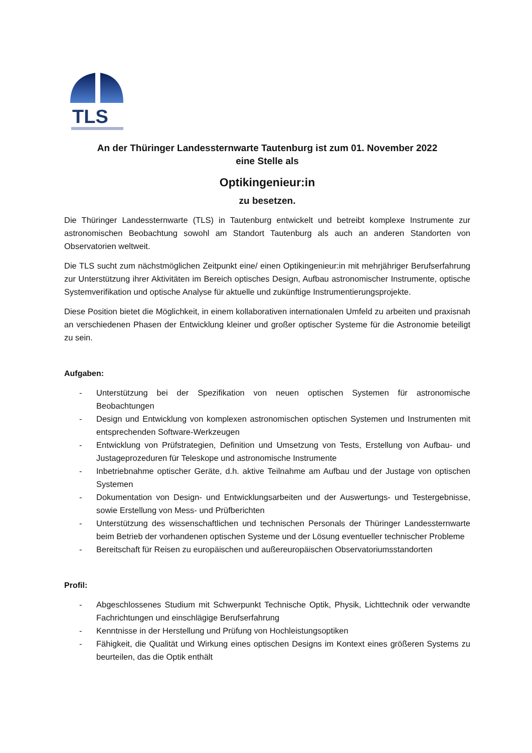TLS
An der Thüringer Landessternwarte Tautenburg ist zum 01. November 2022
eine Stelle als
Optikingenieur:in
zu besetzen.
Die Thüringer Landessternwarte (TLS) in Tautenburg entwickelt und betreibt komplexe Instrumente zur astronomischen Beobachtung sowohl am Standort Tautenburg als auch an anderen Standorten von Observatorien weltweit.
Die TLS sucht zum nächstmöglichen Zeitpunkt eine/ einen Optikingenieur:in mit mehrjähriger Berufserfahrung zur Unterstützung ihrer Aktivitäten im Bereich optisches Design, Aufbau astronomischer Instrumente, optische Systemverifikation und optische Analyse für aktuelle und zukünftige Instrumentierungsprojekte.
Diese Position bietet die Möglichkeit, in einem kollaborativen internationalen Umfeld zu arbeiten und praxisnah an verschiedenen Phasen der Entwicklung kleiner und großer optischer Systeme für die Astronomie beteiligt zu sein.
Aufgaben:
- Unterstützung bei der Spezifikation von neuen optischen Systemen für astronomische Beobachtungen
- Design und Entwicklung von komplexen astronomischen optischen Systemen und Instrumenten mit entsprechenden Software-Werkzeugen
- Entwicklung von Prüfstrategien, Definition und Umsetzung von Tests, Erstellung von Aufbau- und Justageprozeduren für Teleskope und astronomische Instrumente
- Inbetriebnahme optischer Geräte, d.h. aktive Teilnahme am Aufbau und der Justage von optischen Systemen
- Dokumentation von Design- und Entwicklungsarbeiten und der Auswertungs- und Testergebnisse, sowie Erstellung von Mess- und Prüfberichten
- Unterstützung des wissenschaftlichen und technischen Personals der Thüringer Landessternwarte beim Betrieb der vorhandenen optischen Systeme und der Lösung eventueller technischer Probleme
- Bereitschaft für Reisen zu europäischen und außereuropäischen Observatoriumsstandorten
Profil:
- Abgeschlossenes Studium mit Schwerpunkt Technische Optik, Physik, Lichttechnik oder verwandte Fachrichtungen und einschlägige Berufserfahrung
- Kenntnisse in der Herstellung und Prüfung von Hochleistungsoptiken
- Fähigkeit, die Qualität und Wirkung eines optischen Designs im Kontext eines größeren Systems zu beurteilen, das die Optik enthält